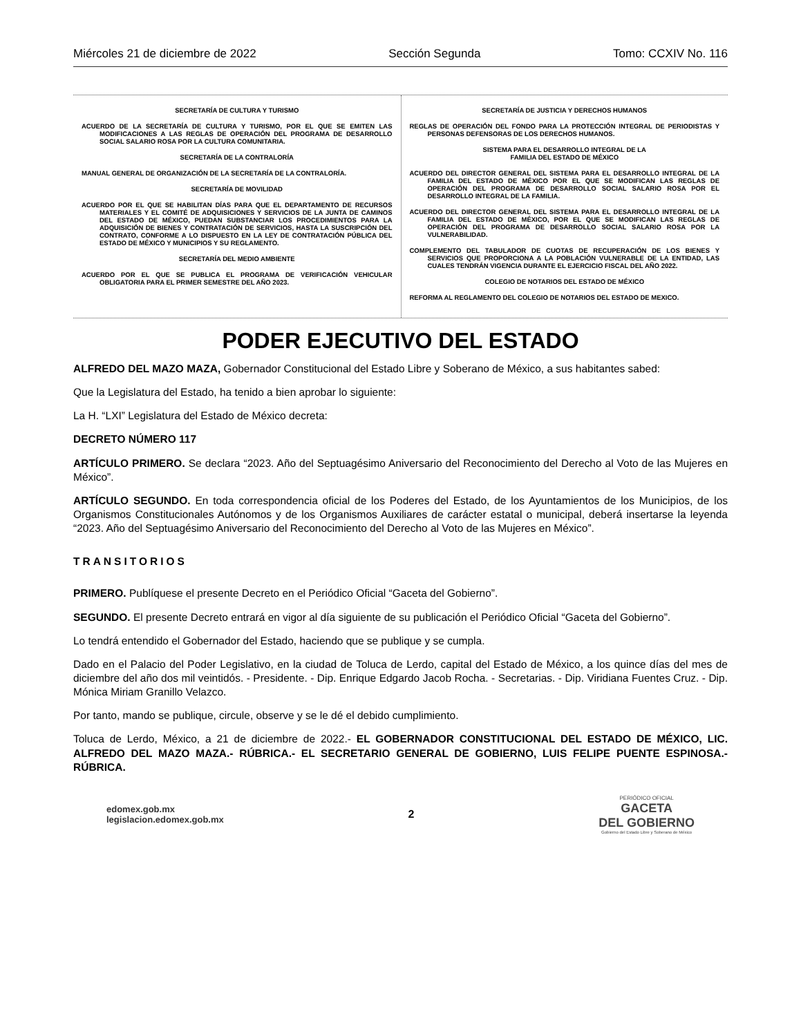Miércoles 21 de diciembre de 2022 Sección Segunda Tomo: CCXIV No. 116
SECRETARÍA DE CULTURA Y TURISMO
ACUERDO DE LA SECRETARÍA DE CULTURA Y TURISMO, POR EL QUE SE EMITEN LAS MODIFICACIONES A LAS REGLAS DE OPERACIÓN DEL PROGRAMA DE DESARROLLO SOCIAL SALARIO ROSA POR LA CULTURA COMUNITARIA.
SECRETARÍA DE LA CONTRALORÍA
MANUAL GENERAL DE ORGANIZACIÓN DE LA SECRETARÍA DE LA CONTRALORÍA.
SECRETARÍA DE MOVILIDAD
ACUERDO POR EL QUE SE HABILITAN DÍAS PARA QUE EL DEPARTAMENTO DE RECURSOS MATERIALES Y EL COMITÉ DE ADQUISICIONES Y SERVICIOS DE LA JUNTA DE CAMINOS DEL ESTADO DE MÉXICO, PUEDAN SUBSTANCIAR LOS PROCEDIMIENTOS PARA LA ADQUISICIÓN DE BIENES Y CONTRATACIÓN DE SERVICIOS, HASTA LA SUSCRIPCIÓN DEL CONTRATO, CONFORME A LO DISPUESTO EN LA LEY DE CONTRATACIÓN PÚBLICA DEL ESTADO DE MÉXICO Y MUNICIPIOS Y SU REGLAMENTO.
SECRETARÍA DEL MEDIO AMBIENTE
ACUERDO POR EL QUE SE PUBLICA EL PROGRAMA DE VERIFICACIÓN VEHICULAR OBLIGATORIA PARA EL PRIMER SEMESTRE DEL AÑO 2023.
SECRETARÍA DE JUSTICIA Y DERECHOS HUMANOS
REGLAS DE OPERACIÓN DEL FONDO PARA LA PROTECCIÓN INTEGRAL DE PERIODISTAS Y PERSONAS DEFENSORAS DE LOS DERECHOS HUMANOS.
SISTEMA PARA EL DESARROLLO INTEGRAL DE LA
FAMILIA DEL ESTADO DE MÉXICO
ACUERDO DEL DIRECTOR GENERAL DEL SISTEMA PARA EL DESARROLLO INTEGRAL DE LA FAMILIA DEL ESTADO DE MÉXICO POR EL QUE SE MODIFICAN LAS REGLAS DE OPERACIÓN DEL PROGRAMA DE DESARROLLO SOCIAL SALARIO ROSA POR EL DESARROLLO INTEGRAL DE LA FAMILIA.
ACUERDO DEL DIRECTOR GENERAL DEL SISTEMA PARA EL DESARROLLO INTEGRAL DE LA FAMILIA DEL ESTADO DE MÉXICO, POR EL QUE SE MODIFICAN LAS REGLAS DE OPERACIÓN DEL PROGRAMA DE DESARROLLO SOCIAL SALARIO ROSA POR LA VULNERABILIDAD.
COMPLEMENTO DEL TABULADOR DE CUOTAS DE RECUPERACIÓN DE LOS BIENES Y SERVICIOS QUE PROPORCIONA A LA POBLACIÓN VULNERABLE DE LA ENTIDAD, LAS CUALES TENDRÁN VIGENCIA DURANTE EL EJERCICIO FISCAL DEL AÑO 2022.
COLEGIO DE NOTARIOS DEL ESTADO DE MÉXICO
REFORMA AL REGLAMENTO DEL COLEGIO DE NOTARIOS DEL ESTADO DE MEXICO.
PODER EJECUTIVO DEL ESTADO
ALFREDO DEL MAZO MAZA, Gobernador Constitucional del Estado Libre y Soberano de México, a sus habitantes sabed:
Que la Legislatura del Estado, ha tenido a bien aprobar lo siguiente:
La H. “LXI” Legislatura del Estado de México decreta:
DECRETO NÚMERO 117
ARTÍCULO PRIMERO. Se declara “2023. Año del Septuagésimo Aniversario del Reconocimiento del Derecho al Voto de las Mujeres en México”.
ARTÍCULO SEGUNDO. En toda correspondencia oficial de los Poderes del Estado, de los Ayuntamientos de los Municipios, de los Organismos Constitucionales Autónomos y de los Organismos Auxiliares de carácter estatal o municipal, deberá insertarse la leyenda “2023. Año del Septuagésimo Aniversario del Reconocimiento del Derecho al Voto de las Mujeres en México”.
TRANSITORIOS
PRIMERO. Publíquese el presente Decreto en el Periódico Oficial “Gaceta del Gobierno”.
SEGUNDO. El presente Decreto entrará en vigor al día siguiente de su publicación el Periódico Oficial “Gaceta del Gobierno”.
Lo tendrá entendido el Gobernador del Estado, haciendo que se publique y se cumpla.
Dado en el Palacio del Poder Legislativo, en la ciudad de Toluca de Lerdo, capital del Estado de México, a los quince días del mes de diciembre del año dos mil veintidós. - Presidente. - Dip. Enrique Edgardo Jacob Rocha. - Secretarias. - Dip. Viridiana Fuentes Cruz. - Dip. Mónica Miriam Granillo Velazco.
Por tanto, mando se publique, circule, observe y se le dé el debido cumplimiento.
Toluca de Lerdo, México, a 21 de diciembre de 2022.- EL GOBERNADOR CONSTITUCIONAL DEL ESTADO DE MÉXICO, LIC. ALFREDO DEL MAZO MAZA.- RÚBRICA.- EL SECRETARIO GENERAL DE GOBIERNO, LUIS FELIPE PUENTE ESPINOSA.- RÚBRICA.
edomex.gob.mx
legislacion.edomex.gob.mx
2
PERIÓDICO OFICIAL
GACETA
DEL GOBIERNO
Gobierno del Estado Libre y Soberano de México